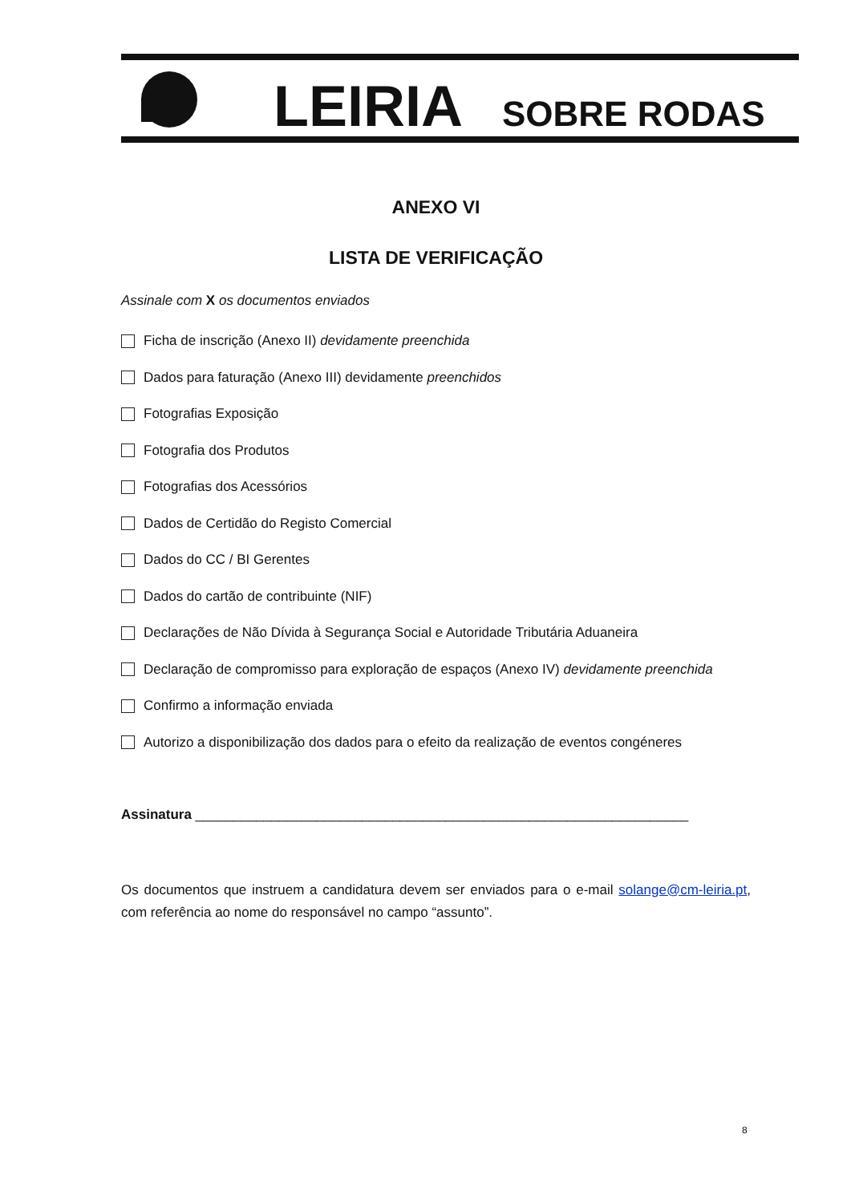LEIRIA
SOBRE RODAS
ANEXO VI
LISTA DE VERIFICAÇÃO
Assinale com X os documentos enviados
Ficha de inscrição (Anexo II) devidamente preenchida
Dados para faturação (Anexo III) devidamente preenchidos
Fotografias Exposição
Fotografia dos Produtos
Fotografias dos Acessórios
Dados de Certidão do Registo Comercial
Dados do CC / BI Gerentes
Dados do cartão de contribuinte (NIF)
Declarações de Não Dívida à Segurança Social e Autoridade Tributária Aduaneira
Declaração de compromisso para exploração de espaços (Anexo IV) devidamente preenchida
Confirmo a informação enviada
Autorizo a disponibilização dos dados para o efeito da realização de eventos congéneres
Assinatura _________________________________________________________________
Os documentos que instruem a candidatura devem ser enviados para o e-mail solange@cm-leiria.pt, com referência ao nome do responsável no campo “assunto”.
8